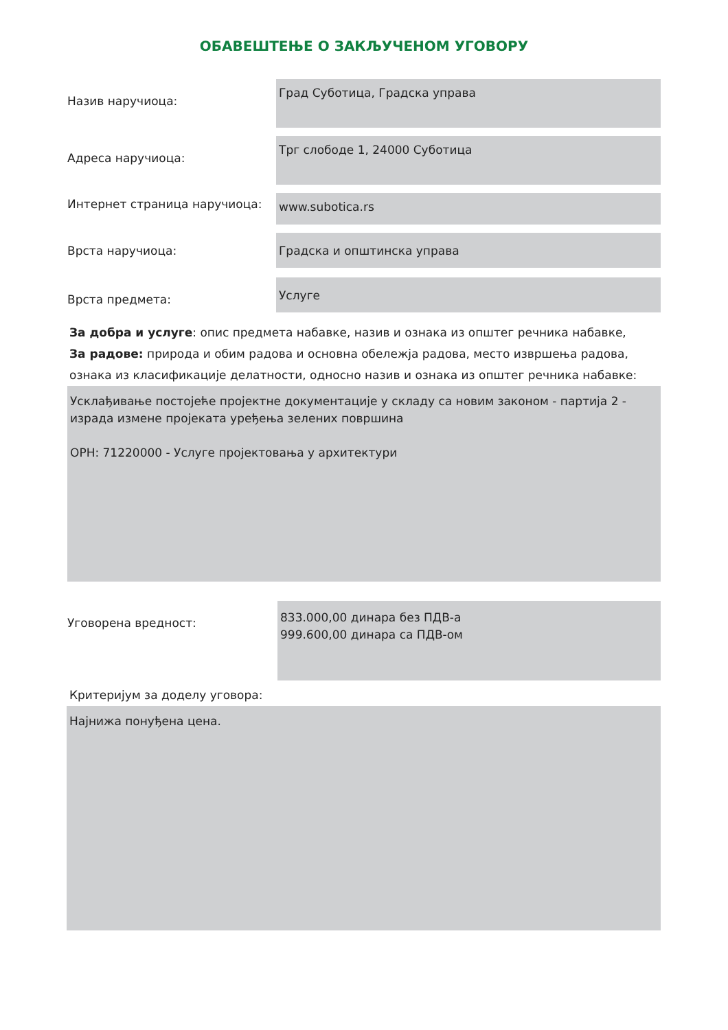ОБАВЕШТЕЊЕ О ЗАКЉУЧЕНОМ УГОВОРУ
Назив наручиоца:
Град Суботица, Градска управа
Адреса наручиоца:
Трг слободе 1, 24000 Суботица
Интернет страница наручиоца:
www.subotica.rs
Врста наручиоца:
Градска и општинска управа
Врста предмета:
Услуге
За добра и услуге: опис предмета набавке, назив и ознака из општег речника набавке,
За радове: природа и обим радова и основна обележја радова, место извршења радова,
ознака из класификације делатности, односно назив и ознака из општег речника набавке:
Усклађивање постојеће пројектне документације у складу са новим законом - партија 2 - израда измене пројеката уређења зелених површина
ОРН: 71220000 - Услуге пројектовања у архитектури
Уговорена вредност:
833.000,00 динара без ПДВ-а
999.600,00 динара са ПДВ-ом
Критеријум за доделу уговора:
Најнижа понуђена цена.